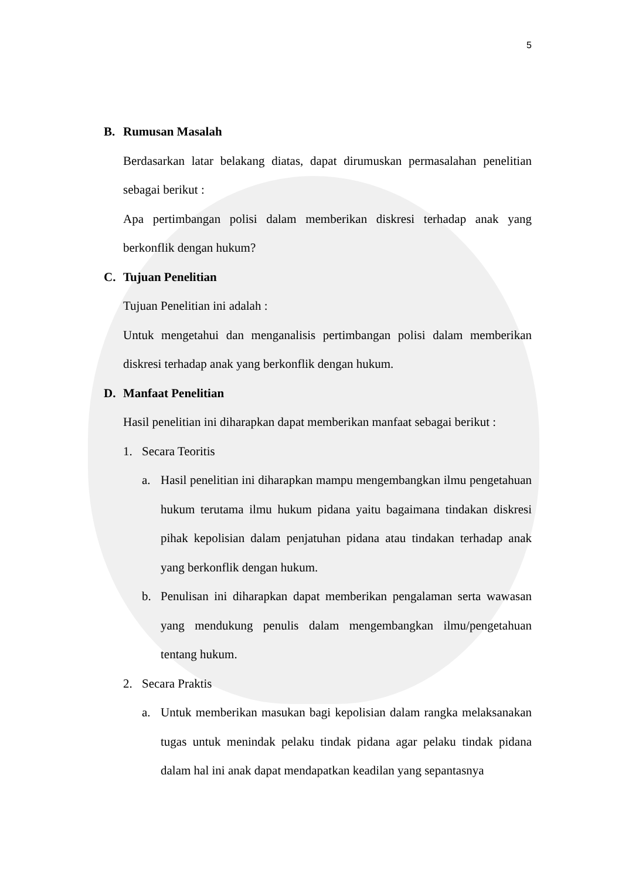5
B. Rumusan Masalah
Berdasarkan latar belakang diatas, dapat dirumuskan permasalahan penelitian sebagai berikut :
Apa pertimbangan polisi dalam memberikan diskresi terhadap anak yang berkonflik dengan hukum?
C. Tujuan Penelitian
Tujuan Penelitian ini adalah :
Untuk mengetahui dan menganalisis pertimbangan polisi dalam memberikan diskresi terhadap anak yang berkonflik dengan hukum.
D. Manfaat Penelitian
Hasil penelitian ini diharapkan dapat memberikan manfaat sebagai berikut :
1. Secara Teoritis
a. Hasil penelitian ini diharapkan mampu mengembangkan ilmu pengetahuan hukum terutama ilmu hukum pidana yaitu bagaimana tindakan diskresi pihak kepolisian dalam penjatuhan pidana atau tindakan terhadap anak yang berkonflik dengan hukum.
b. Penulisan ini diharapkan dapat memberikan pengalaman serta wawasan yang mendukung penulis dalam mengembangkan ilmu/pengetahuan tentang hukum.
2. Secara Praktis
a. Untuk memberikan masukan bagi kepolisian dalam rangka melaksanakan tugas untuk menindak pelaku tindak pidana agar pelaku tindak pidana dalam hal ini anak dapat mendapatkan keadilan yang sepantasnya